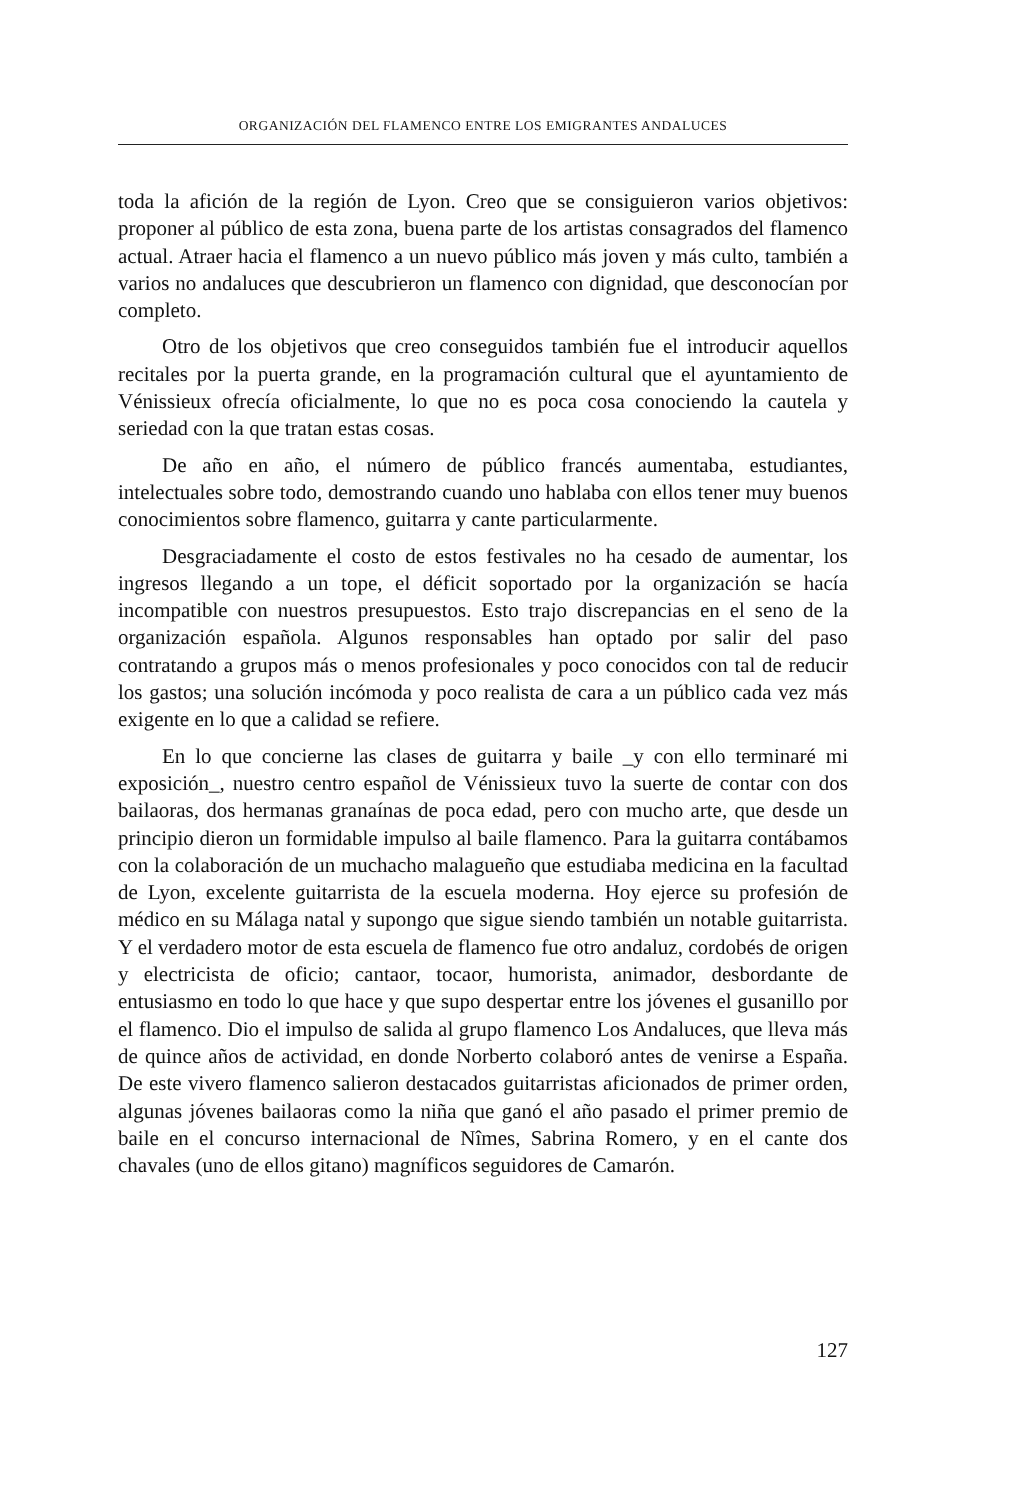ORGANIZACIÓN DEL FLAMENCO ENTRE LOS EMIGRANTES ANDALUCES
toda la afición de la región de Lyon. Creo que se consiguieron varios objetivos: proponer al público de esta zona, buena parte de los artistas consagrados del flamenco actual. Atraer hacia el flamenco a un nuevo público más joven y más culto, también a varios no andaluces que descubrieron un flamenco con dignidad, que desconocían por completo.
Otro de los objetivos que creo conseguidos también fue el introducir aquellos recitales por la puerta grande, en la programación cultural que el ayuntamiento de Vénissieux ofrecía oficialmente, lo que no es poca cosa conociendo la cautela y seriedad con la que tratan estas cosas.
De año en año, el número de público francés aumentaba, estudiantes, intelectuales sobre todo, demostrando cuando uno hablaba con ellos tener muy buenos conocimientos sobre flamenco, guitarra y cante particularmente.
Desgraciadamente el costo de estos festivales no ha cesado de aumentar, los ingresos llegando a un tope, el déficit soportado por la organización se hacía incompatible con nuestros presupuestos. Esto trajo discrepancias en el seno de la organización española. Algunos responsables han optado por salir del paso contratando a grupos más o menos profesionales y poco conocidos con tal de reducir los gastos; una solución incómoda y poco realista de cara a un público cada vez más exigente en lo que a calidad se refiere.
En lo que concierne las clases de guitarra y baile _y con ello terminaré mi exposición_, nuestro centro español de Vénissieux tuvo la suerte de contar con dos bailaoras, dos hermanas granaínas de poca edad, pero con mucho arte, que desde un principio dieron un formidable impulso al baile flamenco. Para la guitarra contábamos con la colaboración de un muchacho malagueño que estudiaba medicina en la facultad de Lyon, excelente guitarrista de la escuela moderna. Hoy ejerce su profesión de médico en su Málaga natal y supongo que sigue siendo también un notable guitarrista. Y el verdadero motor de esta escuela de flamenco fue otro andaluz, cordobés de origen y electricista de oficio; cantaor, tocaor, humorista, animador, desbordante de entusiasmo en todo lo que hace y que supo despertar entre los jóvenes el gusanillo por el flamenco. Dio el impulso de salida al grupo flamenco Los Andaluces, que lleva más de quince años de actividad, en donde Norberto colaboró antes de venirse a España. De este vivero flamenco salieron destacados guitarristas aficionados de primer orden, algunas jóvenes bailaoras como la niña que ganó el año pasado el primer premio de baile en el concurso internacional de Nîmes, Sabrina Romero, y en el cante dos chavales (uno de ellos gitano) magníficos seguidores de Camarón.
127